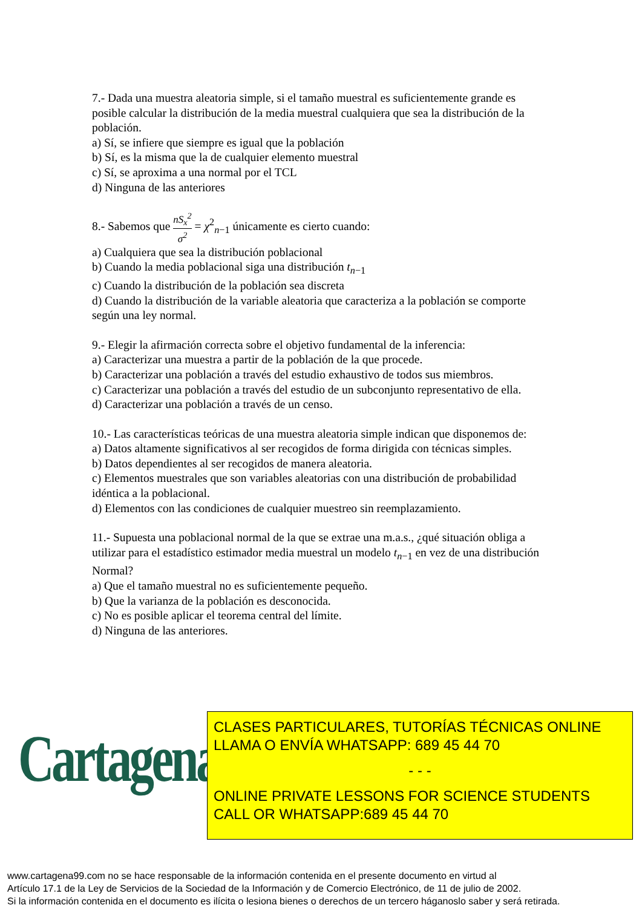7.- Dada una muestra aleatoria simple, si el tamaño muestral es suficientemente grande es posible calcular la distribución de la media muestral cualquiera que sea la distribución de la población.
a) Sí, se infiere que siempre es igual que la población
b) Sí, es la misma que la de cualquier elemento muestral
c) Sí, se aproxima a una normal por el TCL
d) Ninguna de las anteriores
8.- Sabemos que nS<sub>x</sub><sup>2</sup> σ<sup>2</sup> = χ<sup>2</sup><sub>n−1</sub> únicamente es cierto cuando:
a) Cualquiera que sea la distribución poblacional
b) Cuando la media poblacional siga una distribución t<sub>n−1</sub>
c) Cuando la distribución de la población sea discreta
d) Cuando la distribución de la variable aleatoria que caracteriza a la población se comporte según una ley normal.
9.- Elegir la afirmación correcta sobre el objetivo fundamental de la inferencia:
a) Caracterizar una muestra a partir de la población de la que procede.
b) Caracterizar una población a través del estudio exhaustivo de todos sus miembros.
c) Caracterizar una población a través del estudio de un subconjunto representativo de ella.
d) Caracterizar una población a través de un censo.
10.- Las características teóricas de una muestra aleatoria simple indican que disponemos de:
a) Datos altamente significativos al ser recogidos de forma dirigida con técnicas simples.
b) Datos dependientes al ser recogidos de manera aleatoria.
c) Elementos muestrales que son variables aleatorias con una distribución de probabilidad idéntica a la poblacional.
d) Elementos con las condiciones de cualquier muestreo sin reemplazamiento.
11.- Supuesta una poblacional normal de la que se extrae una m.a.s., ¿qué situación obliga a utilizar para el estadístico estimador media muestral un modelo t<sub>n−1</sub> en vez de una distribución Normal?
a) Que el tamaño muestral no es suficientemente pequeño.
b) Que la varianza de la población es desconocida.
c) No es posible aplicar el teorema central del límite.
d) Ninguna de las anteriores.
Cartagena99
CLASES PARTICULARES, TUTORÍAS TÉCNICAS ONLINE
LLAMA O ENVÍA WHATSAPP: 689 45 44 70
- - -
ONLINE PRIVATE LESSONS FOR SCIENCE STUDENTS
CALL OR WHATSAPP:689 45 44 70
www.cartagena99.com no se hace responsable de la información contenida en el presente documento en virtud al
Artículo 17.1 de la Ley de Servicios de la Sociedad de la Información y de Comercio Electrónico, de 11 de julio de 2002.
Si la información contenida en el documento es ilícita o lesiona bienes o derechos de un tercero háganoslo saber y será retirada.